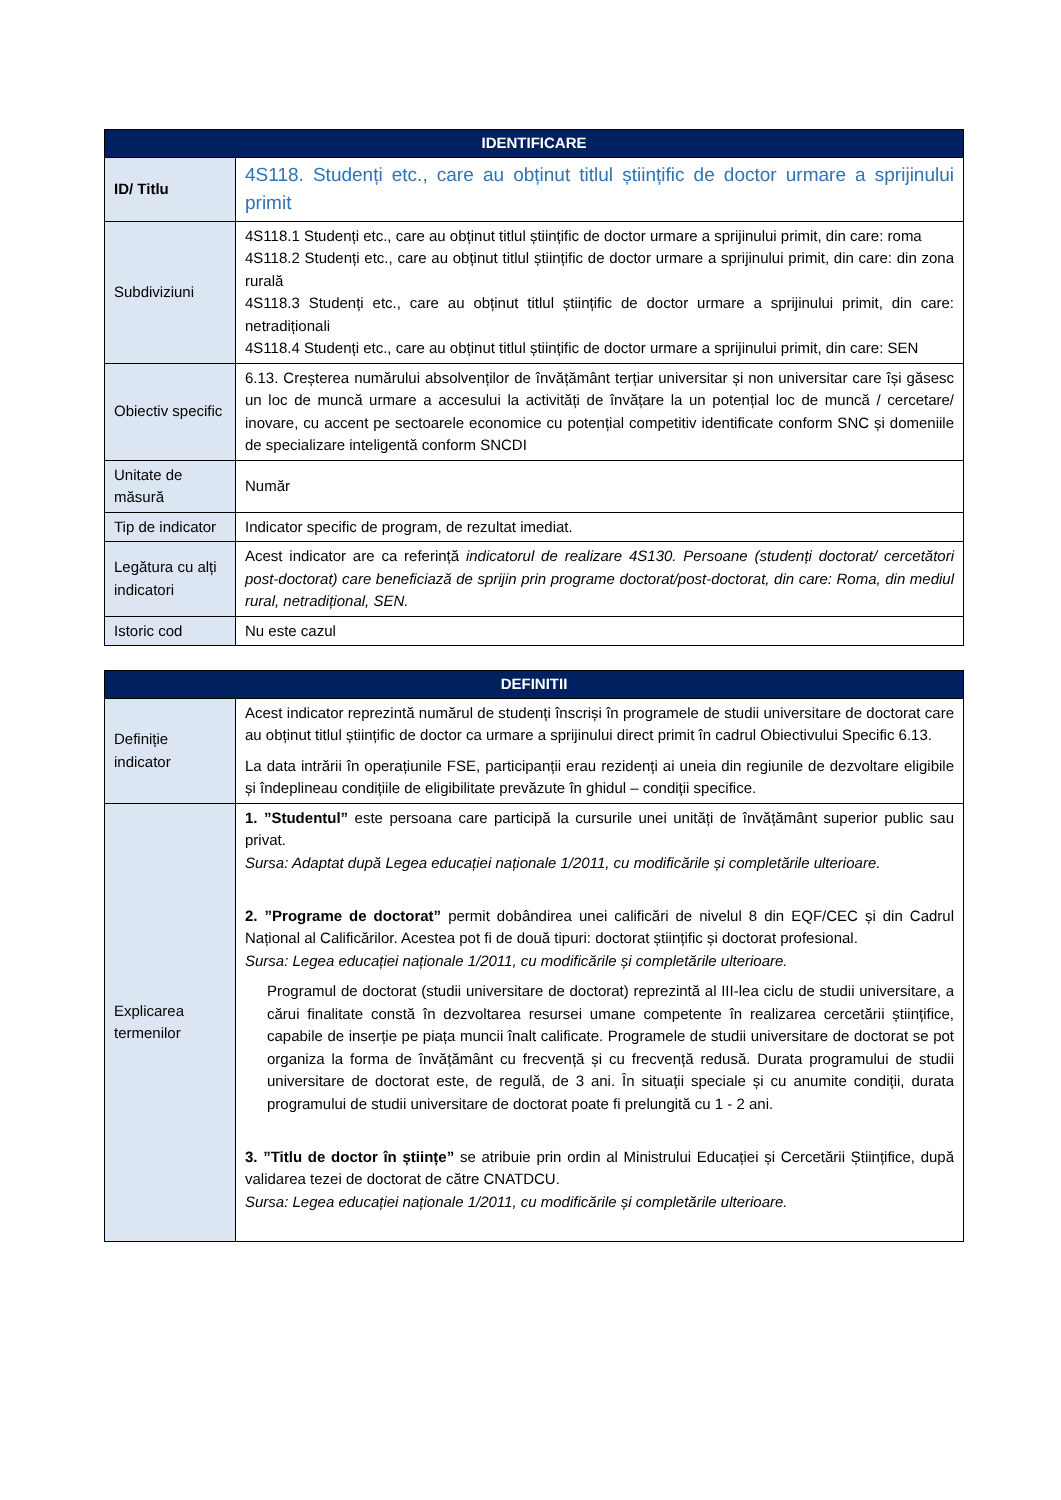| IDENTIFICARE | |
| --- | --- |
| ID/ Titlu | 4S118. Studenți etc., care au obținut titlul științific de doctor urmare a sprijinului primit |
| Subdiviziuni | 4S118.1 Studenți etc., care au obținut titlul științific de doctor urmare a sprijinului primit, din care: roma 4S118.2 Studenți etc., care au obținut titlul științific de doctor urmare a sprijinului primit, din care: din zona rurală 4S118.3 Studenți etc., care au obținut titlul științific de doctor urmare a sprijinului primit, din care: netradiționali 4S118.4 Studenți etc., care au obținut titlul științific de doctor urmare a sprijinului primit, din care: SEN |
| Obiectiv specific | 6.13. Creșterea numărului absolvenților de învățământ terțiar universitar și non universitar care își găsesc un loc de muncă urmare a accesului la activități de învățare la un potențial loc de muncă / cercetare/ inovare, cu accent pe sectoarele economice cu potențial competitiv identificate conform SNC și domeniile de specializare inteligentă conform SNCDI |
| Unitate de măsură | Număr |
| Tip de indicator | Indicator specific de program, de rezultat imediat. |
| Legătura cu alți indicatori | Acest indicator are ca referință indicatorul de realizare 4S130. Persoane (studenți doctorat/ cercetători post-doctorat) care beneficiază de sprijin prin programe doctorat/post-doctorat, din care: Roma, din mediul rural, netradițional, SEN. |
| Istoric cod | Nu este cazul |
| DEFINITII | |
| --- | --- |
| Definiție indicator | Acest indicator reprezintă numărul de studenți înscriși în programele de studii universitare de doctorat care au obținut titlul științific de doctor ca urmare a sprijinului direct primit în cadrul Obiectivului Specific 6.13. La data intrării în operațiunile FSE, participanții erau rezidenți ai uneia din regiunile de dezvoltare eligibile și îndeplineau condițiile de eligibilitate prevăzute în ghidul – condiții specifice. |
| Explicarea termenilor | 1. ”Studentul” este persoana care participă la cursurile unei unități de învățământ superior public sau privat. Sursa: Adaptat după Legea educației naționale 1/2011, cu modificările și completările ulterioare. 2. ”Programe de doctorat” permit dobândirea unei calificări de nivelul 8 din EQF/CEC și din Cadrul Național al Calificărilor. Acestea pot fi de două tipuri: doctorat științific și doctorat profesional. Sursa: Legea educației naționale 1/2011, cu modificările și completările ulterioare. Programul de doctorat (studii universitare de doctorat) reprezintă al III-lea ciclu de studii universitare, a cărui finalitate constă în dezvoltarea resursei umane competente în realizarea cercetării științifice, capabile de inserție pe piața muncii înalt calificate. Programele de studii universitare de doctorat se pot organiza la forma de învățământ cu frecvență și cu frecvență redusă. Durata programului de studii universitare de doctorat este, de regulă, de 3 ani. În situații speciale și cu anumite condiții, durata programului de studii universitare de doctorat poate fi prelungită cu 1 - 2 ani. 3. ”Titlu de doctor în științe” se atribuie prin ordin al Ministrului Educației și Cercetării Științifice, după validarea tezei de doctorat de către CNATDCU. Sursa: Legea educației naționale 1/2011, cu modificările și completările ulterioare. |